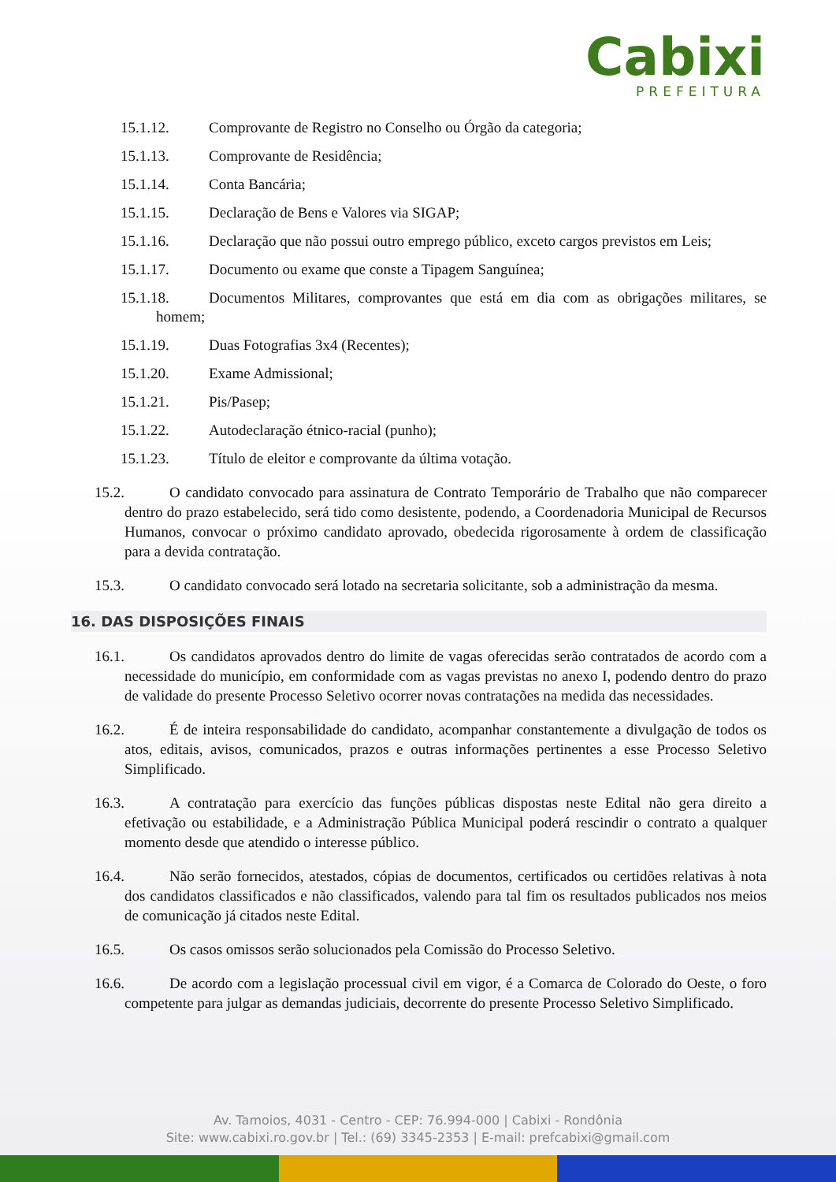Cabixi
PREFEITURA
15.1.12. Comprovante de Registro no Conselho ou Órgão da categoria;
15.1.13. Comprovante de Residência;
15.1.14. Conta Bancária;
15.1.15. Declaração de Bens e Valores via SIGAP;
15.1.16. Declaração que não possui outro emprego público, exceto cargos previstos em Leis;
15.1.17. Documento ou exame que conste a Tipagem Sanguínea;
15.1.18. Documentos Militares, comprovantes que está em dia com as obrigações militares, se homem;
15.1.19. Duas Fotografias 3x4 (Recentes);
15.1.20. Exame Admissional;
15.1.21. Pis/Pasep;
15.1.22. Autodeclaração étnico-racial (punho);
15.1.23. Título de eleitor e comprovante da última votação.
15.2. O candidato convocado para assinatura de Contrato Temporário de Trabalho que não comparecer dentro do prazo estabelecido, será tido como desistente, podendo, a Coordenadoria Municipal de Recursos Humanos, convocar o próximo candidato aprovado, obedecida rigorosamente à ordem de classificação para a devida contratação.
15.3. O candidato convocado será lotado na secretaria solicitante, sob a administração da mesma.
16. DAS DISPOSIÇÕES FINAIS
16.1. Os candidatos aprovados dentro do limite de vagas oferecidas serão contratados de acordo com a necessidade do município, em conformidade com as vagas previstas no anexo I, podendo dentro do prazo de validade do presente Processo Seletivo ocorrer novas contratações na medida das necessidades.
16.2. É de inteira responsabilidade do candidato, acompanhar constantemente a divulgação de todos os atos, editais, avisos, comunicados, prazos e outras informações pertinentes a esse Processo Seletivo Simplificado.
16.3. A contratação para exercício das funções públicas dispostas neste Edital não gera direito a efetivação ou estabilidade, e a Administração Pública Municipal poderá rescindir o contrato a qualquer momento desde que atendido o interesse público.
16.4. Não serão fornecidos, atestados, cópias de documentos, certificados ou certidões relativas à nota dos candidatos classificados e não classificados, valendo para tal fim os resultados publicados nos meios de comunicação já citados neste Edital.
16.5. Os casos omissos serão solucionados pela Comissão do Processo Seletivo.
16.6. De acordo com a legislação processual civil em vigor, é a Comarca de Colorado do Oeste, o foro competente para julgar as demandas judiciais, decorrente do presente Processo Seletivo Simplificado.
Av. Tamoios, 4031 - Centro - CEP: 76.994-000 | Cabixi - Rondônia
Site: www.cabixi.ro.gov.br | Tel.: (69) 3345-2353 | E-mail: prefcabixi@gmail.com